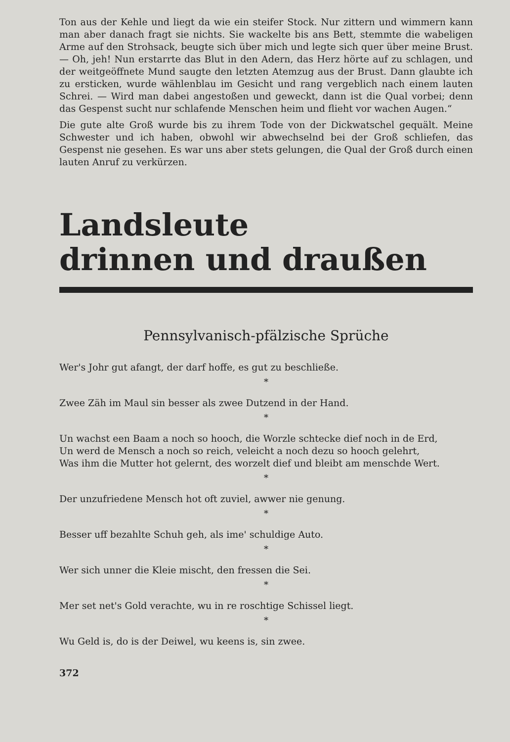Ton aus der Kehle und liegt da wie ein steifer Stock. Nur zittern und wimmern kann man aber danach fragt sie nichts. Sie wackelte bis ans Bett, stemmte die wabeligen Arme auf den Strohsack, beugte sich über mich und legte sich quer über meine Brust. — Oh, jeh! Nun erstarrte das Blut in den Adern, das Herz hörte auf zu schlagen, und der weitgeöffnete Mund saugte den letzten Atemzug aus der Brust. Dann glaubte ich zu ersticken, wurde wählenblau im Gesicht und rang vergeblich nach einem lauten Schrei. — Wird man dabei angestoßen und geweckt, dann ist die Qual vorbei; denn das Gespenst sucht nur schlafende Menschen heim und flieht vor wachen Augen.“
Die gute alte Groß wurde bis zu ihrem Tode von der Dickwatschel gequält. Meine Schwester und ich haben, obwohl wir abwechselnd bei der Groß schliefen, das Gespenst nie gesehen. Es war uns aber stets gelungen, die Qual der Groß durch einen lauten Anruf zu verkürzen.
Landsleute
drinnen und draußen
Pennsylvanisch-pfälzische Sprüche
Wer's Johr gut afangt, der darf hoffe, es gut zu beschließe.
*
Zwee Zäh im Maul sin besser als zwee Dutzend in der Hand.
*
Un wachst een Baam a noch so hooch, die Worzle schtecke dief noch in de Erd,
Un werd de Mensch a noch so reich, veleicht a noch dezu so hooch gelehrt,
Was ihm die Mutter hot gelernt, des worzelt dief und bleibt am menschde Wert.
*
Der unzufriedene Mensch hot oft zuviel, awwer nie genung.
*
Besser uff bezahlte Schuh geh, als ime' schuldige Auto.
*
Wer sich unner die Kleie mischt, den fressen die Sei.
*
Mer set net's Gold verachte, wu in re roschtige Schissel liegt.
*
Wu Geld is, do is der Deiwel, wu keens is, sin zwee.
372